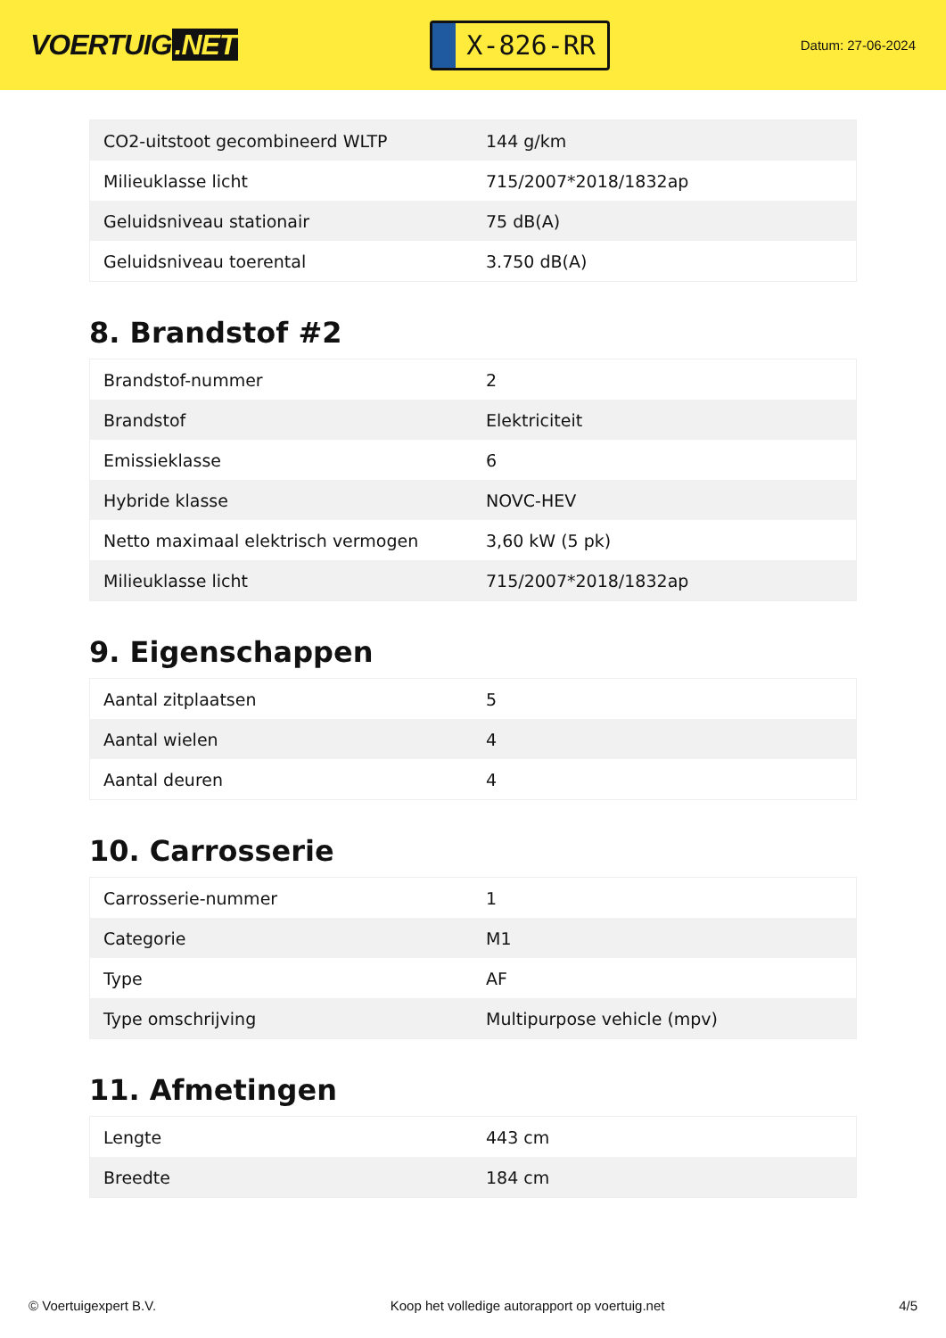VOERTUIG.NET
X-826-RR
Datum: 27-06-2024
| CO2-uitstoot gecombineerd WLTP | 144 g/km |
| Milieuklasse licht | 715/2007*2018/1832ap |
| Geluidsniveau stationair | 75 dB(A) |
| Geluidsniveau toerental | 3.750 dB(A) |
8. Brandstof #2
| Brandstof-nummer | 2 |
| Brandstof | Elektriciteit |
| Emissieklasse | 6 |
| Hybride klasse | NOVC-HEV |
| Netto maximaal elektrisch vermogen | 3,60 kW (5 pk) |
| Milieuklasse licht | 715/2007*2018/1832ap |
9. Eigenschappen
| Aantal zitplaatsen | 5 |
| Aantal wielen | 4 |
| Aantal deuren | 4 |
10. Carrosserie
| Carrosserie-nummer | 1 |
| Categorie | M1 |
| Type | AF |
| Type omschrijving | Multipurpose vehicle (mpv) |
11. Afmetingen
| Lengte | 443 cm |
| Breedte | 184 cm |
© Voertuigexpert B.V. Koop het volledige autorapport op voertuig.net 4/5